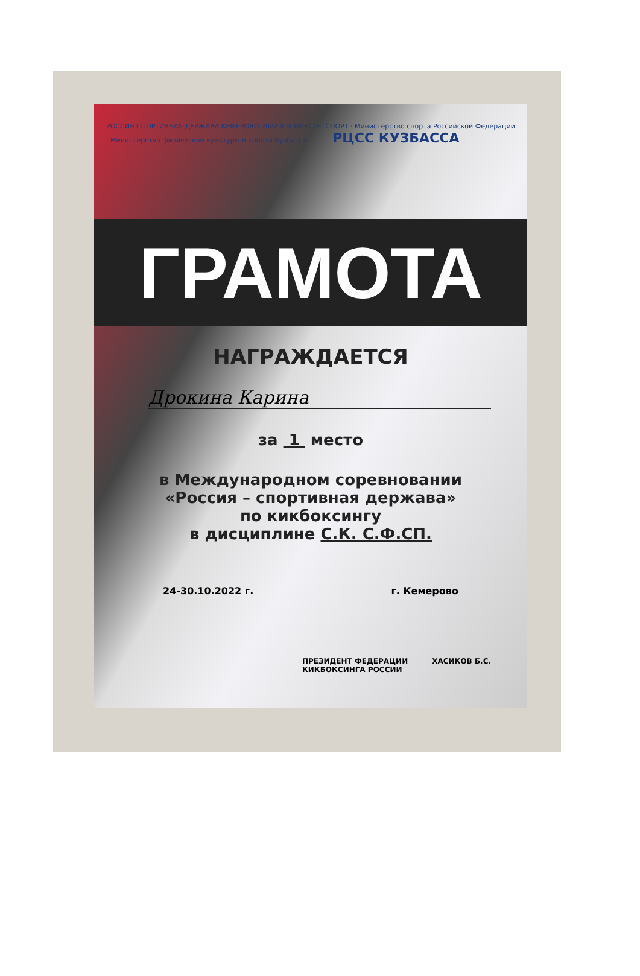РОССИЯ СПОРТИВНАЯ ДЕРЖАВА КЕМЕРОВО 2022 МЫ ВМЕСТЕ. СПОРТ · Министерство спорта Российской Федерации · Министерство физической культуры и спорта Кузбасса РЦСС КУЗБАССА
ГРАМОТА
НАГРАЖДАЕТСЯ
Дрокина Карина
за 1 место
в Международном соревновании
«Россия – спортивная держава»
по кикбоксингу
в дисциплине С.К. С.Ф.СП.
24-30.10.2022 г. г. Кемерово
ПРЕЗИДЕНТ ФЕДЕРАЦИИ
КИКБОКСИНГА РОССИИ ХАСИКОВ Б.С.